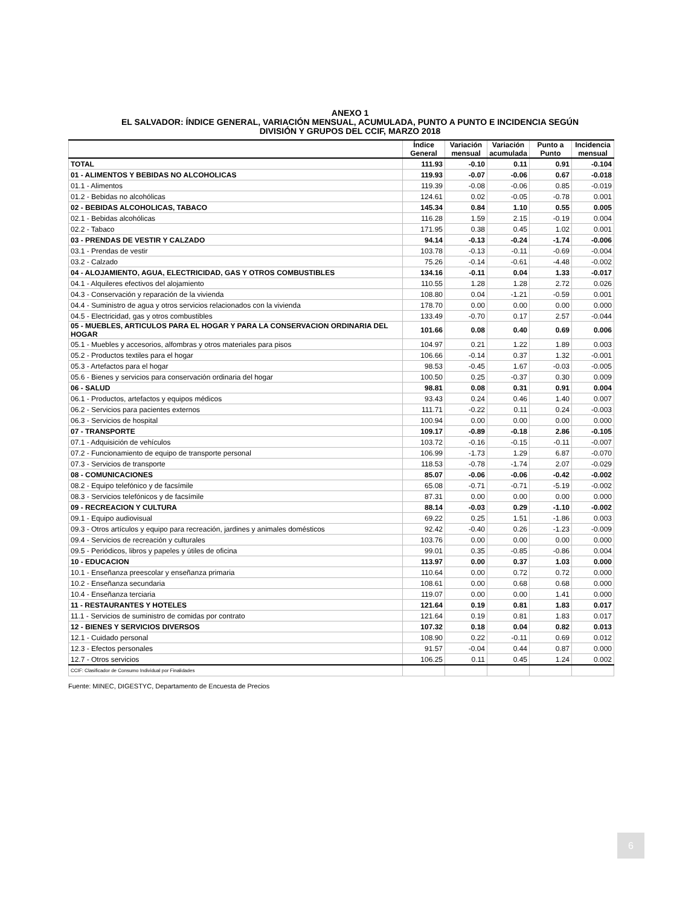ANEXO 1
EL SALVADOR: ÍNDICE GENERAL, VARIACIÓN MENSUAL, ACUMULADA, PUNTO A PUNTO E INCIDENCIA SEGÚN
DIVISIÓN Y GRUPOS DEL CCIF, MARZO 2018
| | Índice General | Variación mensual | Variación acumulada | Punto a Punto | Incidencia mensual |
| --- | --- | --- | --- | --- | --- |
| TOTAL | 111.93 | -0.10 | 0.11 | 0.91 | -0.104 |
| 01 - ALIMENTOS Y BEBIDAS NO ALCOHOLICAS | 119.93 | -0.07 | -0.06 | 0.67 | -0.018 |
| 01.1 - Alimentos | 119.39 | -0.08 | -0.06 | 0.85 | -0.019 |
| 01.2 - Bebidas no alcohólicas | 124.61 | 0.02 | -0.05 | -0.78 | 0.001 |
| 02 - BEBIDAS ALCOHOLICAS, TABACO | 145.34 | 0.84 | 1.10 | 0.55 | 0.005 |
| 02.1 - Bebidas alcohólicas | 116.28 | 1.59 | 2.15 | -0.19 | 0.004 |
| 02.2 - Tabaco | 171.95 | 0.38 | 0.45 | 1.02 | 0.001 |
| 03 - PRENDAS DE VESTIR Y CALZADO | 94.14 | -0.13 | -0.24 | -1.74 | -0.006 |
| 03.1 - Prendas de vestir | 103.78 | -0.13 | -0.11 | -0.69 | -0.004 |
| 03.2 - Calzado | 75.26 | -0.14 | -0.61 | -4.48 | -0.002 |
| 04 - ALOJAMIENTO, AGUA, ELECTRICIDAD, GAS Y OTROS COMBUSTIBLES | 134.16 | -0.11 | 0.04 | 1.33 | -0.017 |
| 04.1 - Alquileres efectivos del alojamiento | 110.55 | 1.28 | 1.28 | 2.72 | 0.026 |
| 04.3 - Conservación y reparación de la vivienda | 108.80 | 0.04 | -1.21 | -0.59 | 0.001 |
| 04.4 - Suministro de agua y otros servicios relacionados con la vivienda | 178.70 | 0.00 | 0.00 | 0.00 | 0.000 |
| 04.5 - Electricidad, gas y otros combustibles | 133.49 | -0.70 | 0.17 | 2.57 | -0.044 |
| 05 - MUEBLES, ARTICULOS PARA EL HOGAR Y PARA LA CONSERVACION ORDINARIA DEL HOGAR | 101.66 | 0.08 | 0.40 | 0.69 | 0.006 |
| 05.1 - Muebles y accesorios, alfombras y otros materiales para pisos | 104.97 | 0.21 | 1.22 | 1.89 | 0.003 |
| 05.2 - Productos textiles para el hogar | 106.66 | -0.14 | 0.37 | 1.32 | -0.001 |
| 05.3 - Artefactos para el hogar | 98.53 | -0.45 | 1.67 | -0.03 | -0.005 |
| 05.6 - Bienes y servicios para conservación ordinaria del hogar | 100.50 | 0.25 | -0.37 | 0.30 | 0.009 |
| 06 - SALUD | 98.81 | 0.08 | 0.31 | 0.91 | 0.004 |
| 06.1 - Productos, artefactos y equipos médicos | 93.43 | 0.24 | 0.46 | 1.40 | 0.007 |
| 06.2 - Servicios para pacientes externos | 111.71 | -0.22 | 0.11 | 0.24 | -0.003 |
| 06.3 - Servicios de hospital | 100.94 | 0.00 | 0.00 | 0.00 | 0.000 |
| 07 - TRANSPORTE | 109.17 | -0.89 | -0.18 | 2.86 | -0.105 |
| 07.1 - Adquisición de vehículos | 103.72 | -0.16 | -0.15 | -0.11 | -0.007 |
| 07.2 - Funcionamiento de equipo de transporte personal | 106.99 | -1.73 | 1.29 | 6.87 | -0.070 |
| 07.3 - Servicios de transporte | 118.53 | -0.78 | -1.74 | 2.07 | -0.029 |
| 08 - COMUNICACIONES | 85.07 | -0.06 | -0.06 | -0.42 | -0.002 |
| 08.2 - Equipo telefónico y de facsímile | 65.08 | -0.71 | -0.71 | -5.19 | -0.002 |
| 08.3 - Servicios telefónicos y de facsímile | 87.31 | 0.00 | 0.00 | 0.00 | 0.000 |
| 09 - RECREACION Y CULTURA | 88.14 | -0.03 | 0.29 | -1.10 | -0.002 |
| 09.1 - Equipo audiovisual | 69.22 | 0.25 | 1.51 | -1.86 | 0.003 |
| 09.3 - Otros artículos y equipo para recreación, jardines y animales domésticos | 92.42 | -0.40 | 0.26 | -1.23 | -0.009 |
| 09.4 - Servicios de recreación y culturales | 103.76 | 0.00 | 0.00 | 0.00 | 0.000 |
| 09.5 - Periódicos, libros y papeles y útiles de oficina | 99.01 | 0.35 | -0.85 | -0.86 | 0.004 |
| 10 - EDUCACION | 113.97 | 0.00 | 0.37 | 1.03 | 0.000 |
| 10.1 - Enseñanza preescolar y enseñanza primaria | 110.64 | 0.00 | 0.72 | 0.72 | 0.000 |
| 10.2 - Enseñanza secundaria | 108.61 | 0.00 | 0.68 | 0.68 | 0.000 |
| 10.4 - Enseñanza terciaria | 119.07 | 0.00 | 0.00 | 1.41 | 0.000 |
| 11 - RESTAURANTES Y HOTELES | 121.64 | 0.19 | 0.81 | 1.83 | 0.017 |
| 11.1 - Servicios de suministro de comidas por contrato | 121.64 | 0.19 | 0.81 | 1.83 | 0.017 |
| 12 - BIENES Y SERVICIOS DIVERSOS | 107.32 | 0.18 | 0.04 | 0.82 | 0.013 |
| 12.1 - Cuidado personal | 108.90 | 0.22 | -0.11 | 0.69 | 0.012 |
| 12.3 - Efectos personales | 91.57 | -0.04 | 0.44 | 0.87 | 0.000 |
| 12.7 - Otros servicios | 106.25 | 0.11 | 0.45 | 1.24 | 0.002 |
| CCIF: Clasificador de Consumo Individual por Finalidades | | | | | |
Fuente: MINEC, DIGESTYC, Departamento de Encuesta de Precios
6